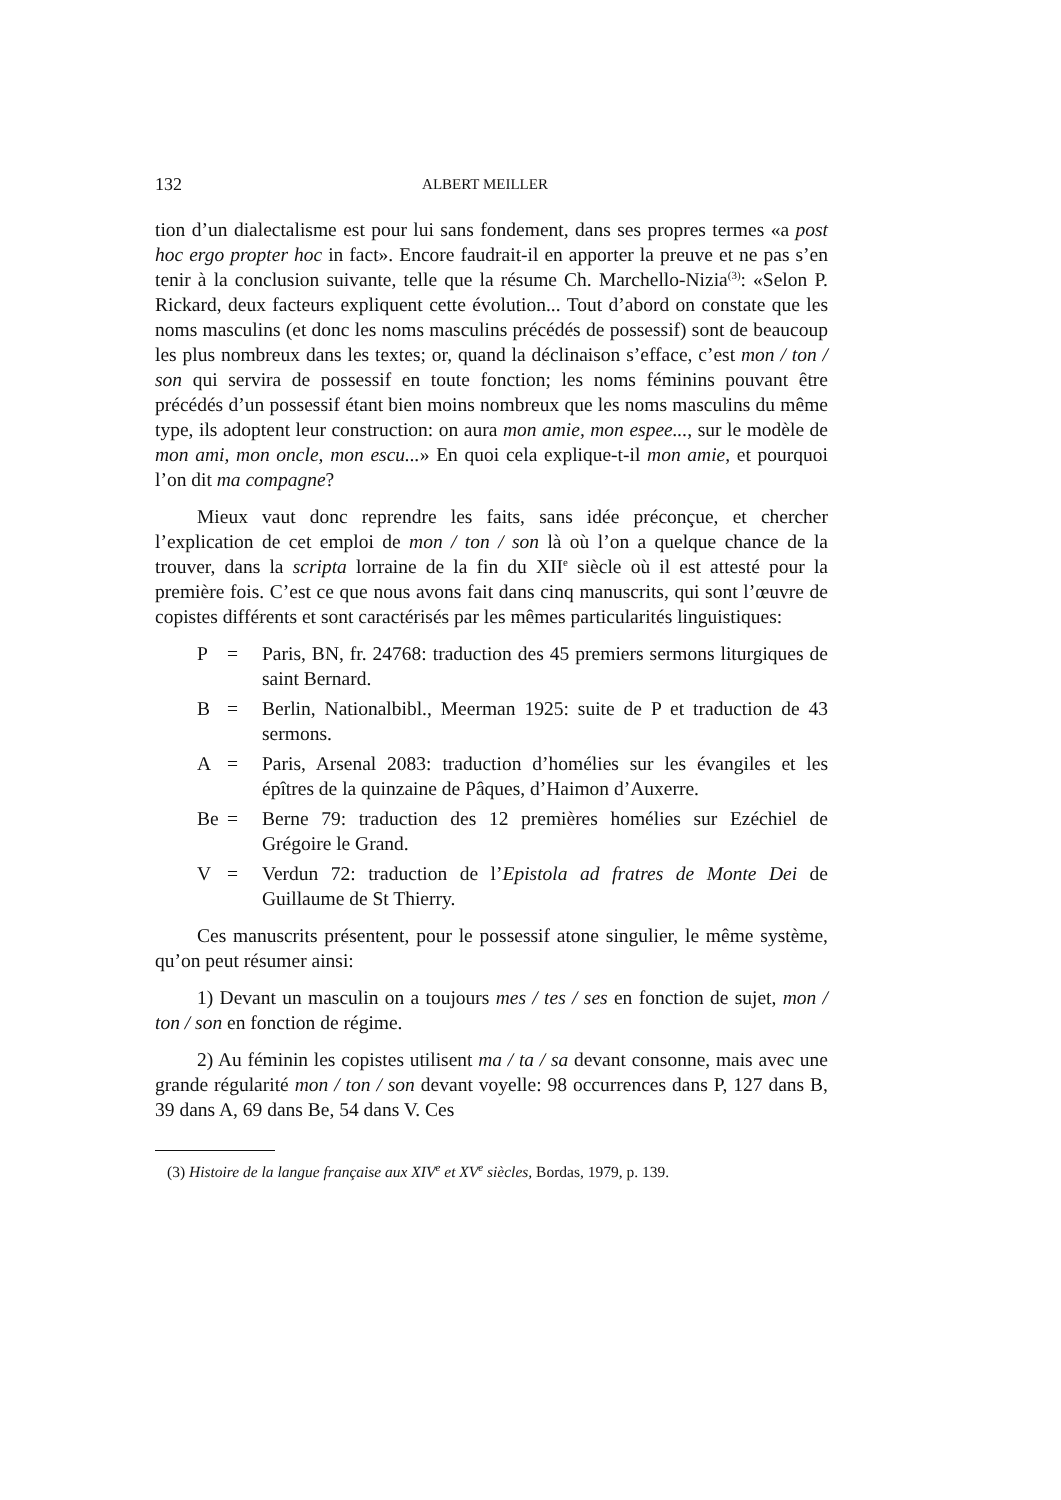132 ALBERT MEILLER
tion d’un dialectalisme est pour lui sans fondement, dans ses propres termes «a post hoc ergo propter hoc in fact». Encore faudrait-il en apporter la preuve et ne pas s’en tenir à la conclusion suivante, telle que la résume Ch. Marchello-Nizia<sup>(3)</sup>: «Selon P. Rickard, deux facteurs expliquent cette évolution... Tout d’abord on constate que les noms masculins (et donc les noms masculins précédés de possessif) sont de beaucoup les plus nombreux dans les textes; or, quand la déclinaison s’efface, c’est mon / ton / son qui servira de possessif en toute fonction; les noms féminins pouvant être précédés d’un possessif étant bien moins nombreux que les noms masculins du même type, ils adoptent leur construction: on aura mon amie, mon espee..., sur le modèle de mon ami, mon oncle, mon escu...» En quoi cela explique-t-il mon amie, et pourquoi l’on dit ma compagne?
Mieux vaut donc reprendre les faits, sans idée préconçue, et chercher l’explication de cet emploi de mon / ton / son là où l’on a quelque chance de la trouver, dans la scripta lorraine de la fin du XII<sup>e</sup> siècle où il est attesté pour la première fois. C’est ce que nous avons fait dans cinq manuscrits, qui sont l’œuvre de copistes différents et sont caractérisés par les mêmes particularités linguistiques:
P = Paris, BN, fr. 24768: traduction des 45 premiers sermons liturgiques de saint Bernard.
B = Berlin, Nationalbibl., Meerman 1925: suite de P et traduction de 43 sermons.
A = Paris, Arsenal 2083: traduction d’homélies sur les évangiles et les épîtres de la quinzaine de Pâques, d’Haimon d’Auxerre.
Be = Berne 79: traduction des 12 premières homélies sur Ezéchiel de Grégoire le Grand.
V = Verdun 72: traduction de l’Epistola ad fratres de Monte Dei de Guillaume de St Thierry.
Ces manuscrits présentent, pour le possessif atone singulier, le même système, qu’on peut résumer ainsi:
1) Devant un masculin on a toujours mes / tes / ses en fonction de sujet, mon / ton / son en fonction de régime.
2) Au féminin les copistes utilisent ma / ta / sa devant consonne, mais avec une grande régularité mon / ton / son devant voyelle: 98 occurrences dans P, 127 dans B, 39 dans A, 69 dans Be, 54 dans V. Ces
(3) Histoire de la langue française aux XIV<sup>e</sup> et XV<sup>e</sup> siècles, Bordas, 1979, p. 139.